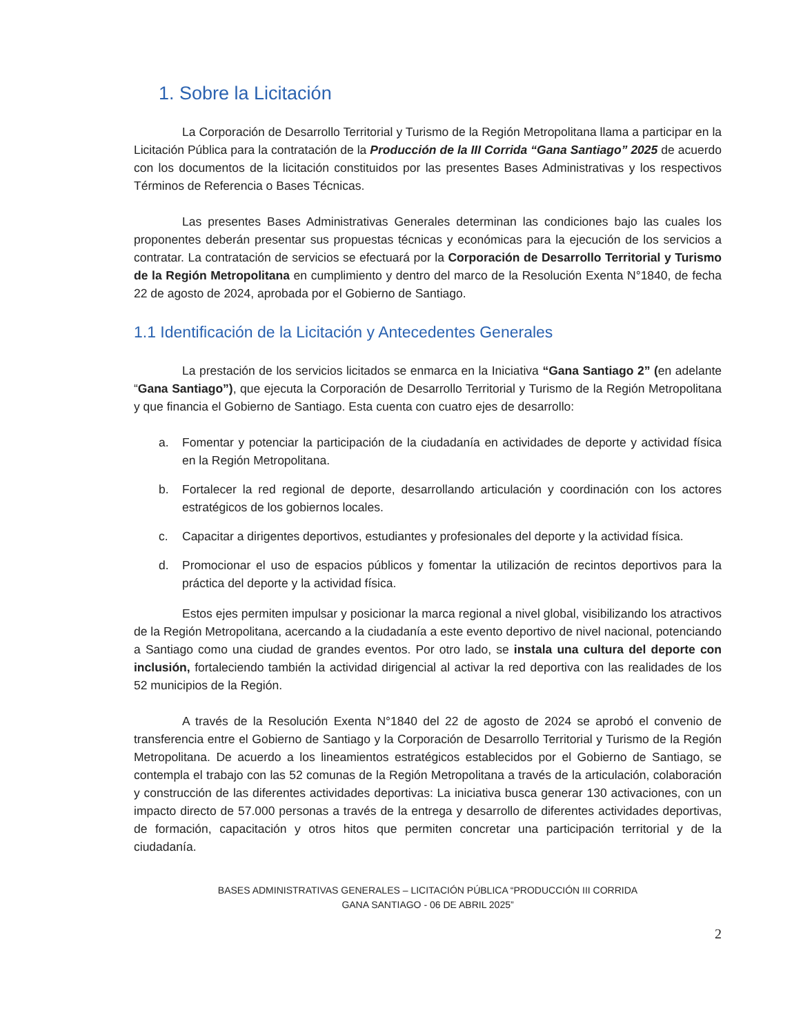1. Sobre la Licitación
La Corporación de Desarrollo Territorial y Turismo de la Región Metropolitana llama a participar en la Licitación Pública para la contratación de la Producción de la III Corrida “Gana Santiago” 2025 de acuerdo con los documentos de la licitación constituidos por las presentes Bases Administrativas y los respectivos Términos de Referencia o Bases Técnicas.
Las presentes Bases Administrativas Generales determinan las condiciones bajo las cuales los proponentes deberán presentar sus propuestas técnicas y económicas para la ejecución de los servicios a contratar. La contratación de servicios se efectuará por la Corporación de Desarrollo Territorial y Turismo de la Región Metropolitana en cumplimiento y dentro del marco de la Resolución Exenta N°1840, de fecha 22 de agosto de 2024, aprobada por el Gobierno de Santiago.
1.1 Identificación de la Licitación y Antecedentes Generales
La prestación de los servicios licitados se enmarca en la Iniciativa “Gana Santiago 2” (en adelante “Gana Santiago”), que ejecuta la Corporación de Desarrollo Territorial y Turismo de la Región Metropolitana y que financia el Gobierno de Santiago. Esta cuenta con cuatro ejes de desarrollo:
a. Fomentar y potenciar la participación de la ciudadanía en actividades de deporte y actividad física en la Región Metropolitana.
b. Fortalecer la red regional de deporte, desarrollando articulación y coordinación con los actores estratégicos de los gobiernos locales.
c. Capacitar a dirigentes deportivos, estudiantes y profesionales del deporte y la actividad física.
d. Promocionar el uso de espacios públicos y fomentar la utilización de recintos deportivos para la práctica del deporte y la actividad física.
Estos ejes permiten impulsar y posicionar la marca regional a nivel global, visibilizando los atractivos de la Región Metropolitana, acercando a la ciudadanía a este evento deportivo de nivel nacional, potenciando a Santiago como una ciudad de grandes eventos. Por otro lado, se instala una cultura del deporte con inclusión, fortaleciendo también la actividad dirigencial al activar la red deportiva con las realidades de los 52 municipios de la Región.
A través de la Resolución Exenta N°1840 del 22 de agosto de 2024 se aprobó el convenio de transferencia entre el Gobierno de Santiago y la Corporación de Desarrollo Territorial y Turismo de la Región Metropolitana. De acuerdo a los lineamientos estratégicos establecidos por el Gobierno de Santiago, se contempla el trabajo con las 52 comunas de la Región Metropolitana a través de la articulación, colaboración y construcción de las diferentes actividades deportivas: La iniciativa busca generar 130 activaciones, con un impacto directo de 57.000 personas a través de la entrega y desarrollo de diferentes actividades deportivas, de formación, capacitación y otros hitos que permiten concretar una participación territorial y de la ciudadanía.
BASES ADMINISTRATIVAS GENERALES – LICITACIÓN PÚBLICA “PRODUCCIÓN III CORRIDA
GANA SANTIAGO - 06 DE ABRIL 2025”
2